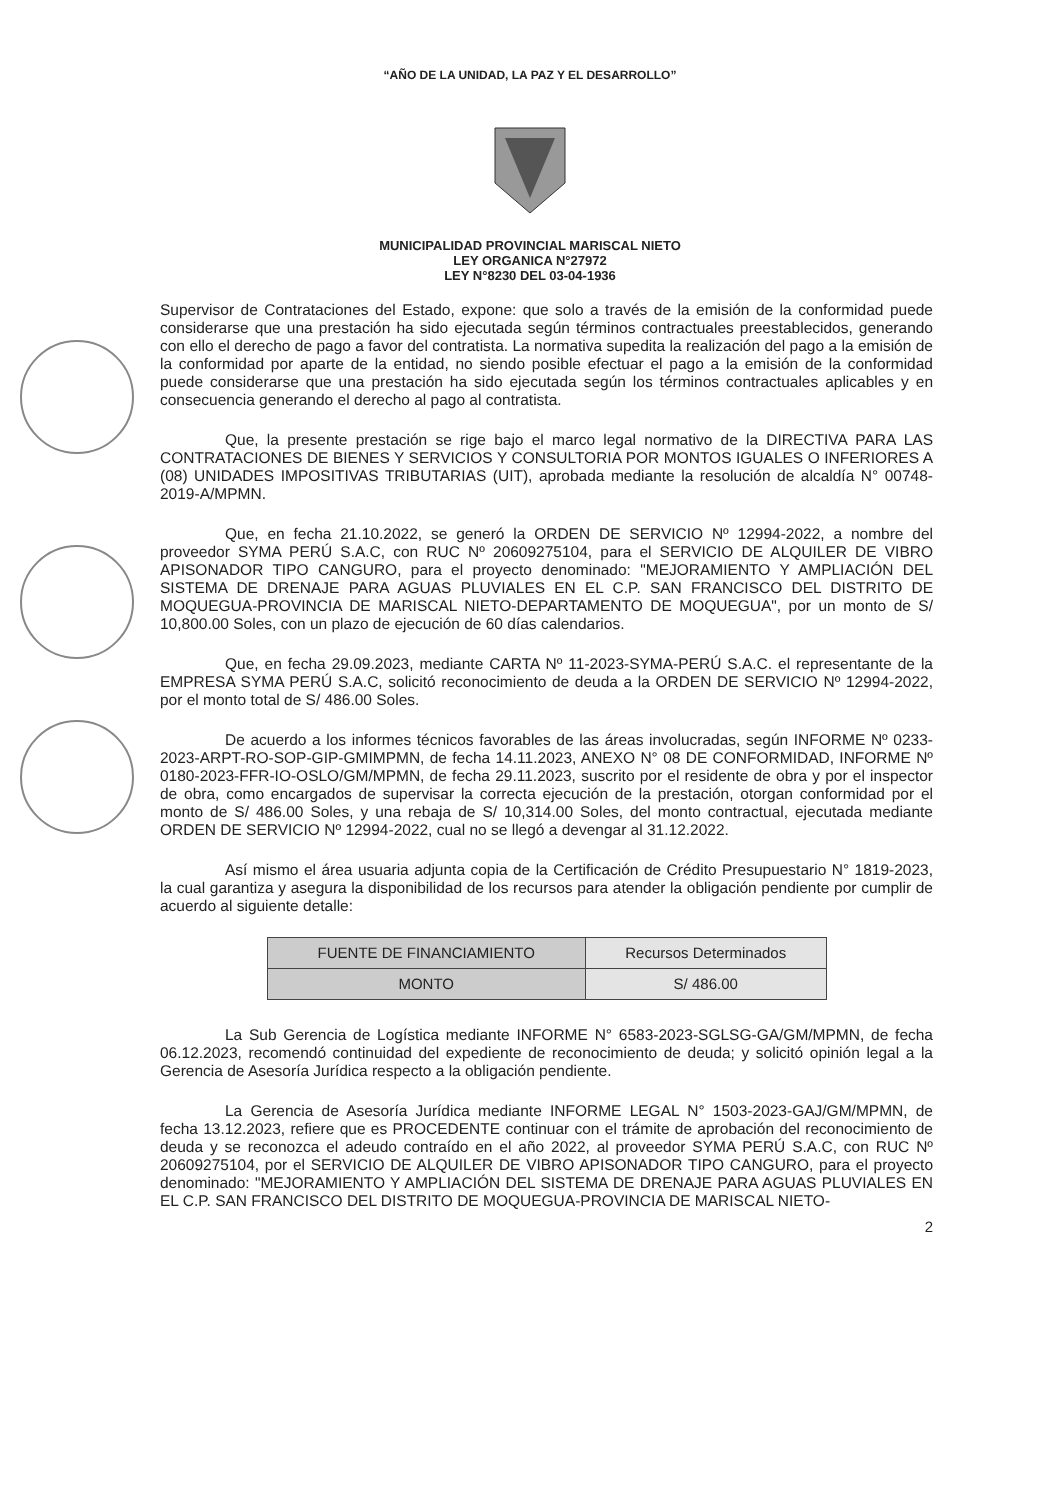“AÑO DE LA UNIDAD, LA PAZ Y EL DESARROLLO”
MUNICIPALIDAD PROVINCIAL MARISCAL NIETO
LEY ORGANICA N°27972
LEY N°8230 DEL 03-04-1936
Supervisor de Contrataciones del Estado, expone: que solo a través de la emisión de la conformidad puede considerarse que una prestación ha sido ejecutada según términos contractuales preestablecidos, generando con ello el derecho de pago a favor del contratista. La normativa supedita la realización del pago a la emisión de la conformidad por aparte de la entidad, no siendo posible efectuar el pago a la emisión de la conformidad puede considerarse que una prestación ha sido ejecutada según los términos contractuales aplicables y en consecuencia generando el derecho al pago al contratista.
Que, la presente prestación se rige bajo el marco legal normativo de la DIRECTIVA PARA LAS CONTRATACIONES DE BIENES Y SERVICIOS Y CONSULTORIA POR MONTOS IGUALES O INFERIORES A (08) UNIDADES IMPOSITIVAS TRIBUTARIAS (UIT), aprobada mediante la resolución de alcaldía N° 00748-2019-A/MPMN.
Que, en fecha 21.10.2022, se generó la ORDEN DE SERVICIO Nº 12994-2022, a nombre del proveedor SYMA PERÚ S.A.C, con RUC Nº 20609275104, para el SERVICIO DE ALQUILER DE VIBRO APISONADOR TIPO CANGURO, para el proyecto denominado: "MEJORAMIENTO Y AMPLIACIÓN DEL SISTEMA DE DRENAJE PARA AGUAS PLUVIALES EN EL C.P. SAN FRANCISCO DEL DISTRITO DE MOQUEGUA-PROVINCIA DE MARISCAL NIETO-DEPARTAMENTO DE MOQUEGUA", por un monto de S/ 10,800.00 Soles, con un plazo de ejecución de 60 días calendarios.
Que, en fecha 29.09.2023, mediante CARTA Nº 11-2023-SYMA-PERÚ S.A.C. el representante de la EMPRESA SYMA PERÚ S.A.C, solicitó reconocimiento de deuda a la ORDEN DE SERVICIO Nº 12994-2022, por el monto total de S/ 486.00 Soles.
De acuerdo a los informes técnicos favorables de las áreas involucradas, según INFORME Nº 0233-2023-ARPT-RO-SOP-GIP-GMIMPMN, de fecha 14.11.2023, ANEXO N° 08 DE CONFORMIDAD, INFORME Nº 0180-2023-FFR-IO-OSLO/GM/MPMN, de fecha 29.11.2023, suscrito por el residente de obra y por el inspector de obra, como encargados de supervisar la correcta ejecución de la prestación, otorgan conformidad por el monto de S/ 486.00 Soles, y una rebaja de S/ 10,314.00 Soles, del monto contractual, ejecutada mediante ORDEN DE SERVICIO Nº 12994-2022, cual no se llegó a devengar al 31.12.2022.
Así mismo el área usuaria adjunta copia de la Certificación de Crédito Presupuestario N° 1819-2023, la cual garantiza y asegura la disponibilidad de los recursos para atender la obligación pendiente por cumplir de acuerdo al siguiente detalle:
| FUENTE DE FINANCIAMIENTO | Recursos Determinados |
| MONTO | S/ 486.00 |
La Sub Gerencia de Logística mediante INFORME N° 6583-2023-SGLSG-GA/GM/MPMN, de fecha 06.12.2023, recomendó continuidad del expediente de reconocimiento de deuda; y solicitó opinión legal a la Gerencia de Asesoría Jurídica respecto a la obligación pendiente.
La Gerencia de Asesoría Jurídica mediante INFORME LEGAL N° 1503-2023-GAJ/GM/MPMN, de fecha 13.12.2023, refiere que es PROCEDENTE continuar con el trámite de aprobación del reconocimiento de deuda y se reconozca el adeudo contraído en el año 2022, al proveedor SYMA PERÚ S.A.C, con RUC Nº 20609275104, por el SERVICIO DE ALQUILER DE VIBRO APISONADOR TIPO CANGURO, para el proyecto denominado: "MEJORAMIENTO Y AMPLIACIÓN DEL SISTEMA DE DRENAJE PARA AGUAS PLUVIALES EN EL C.P. SAN FRANCISCO DEL DISTRITO DE MOQUEGUA-PROVINCIA DE MARISCAL NIETO-
2